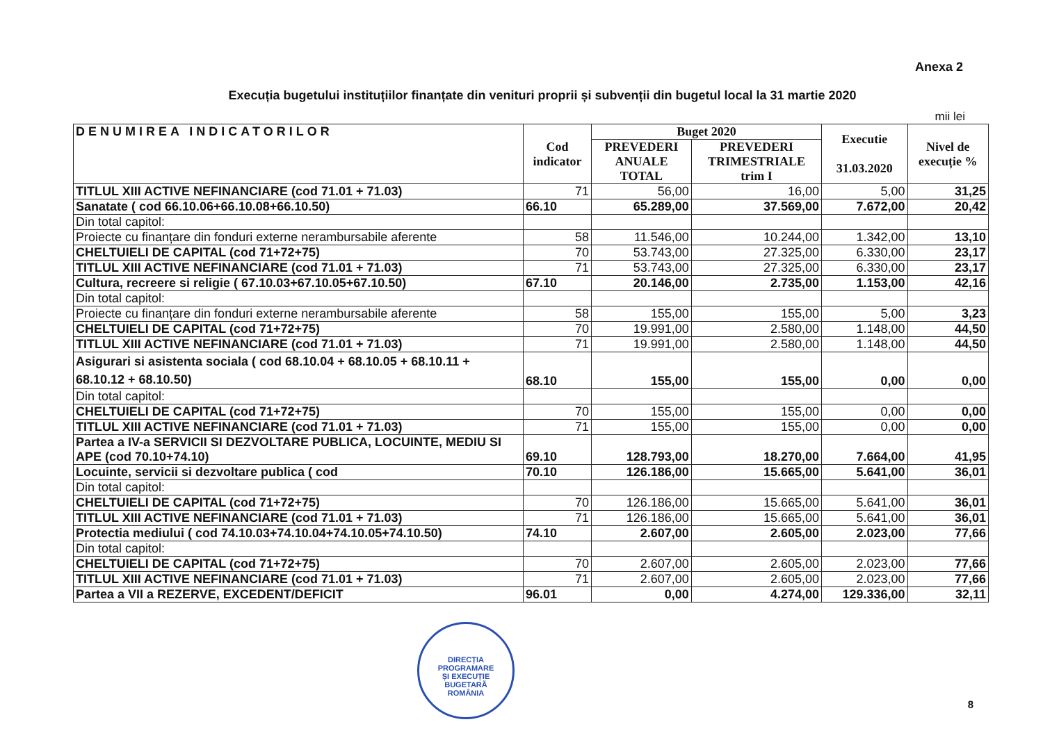Anexa 2
Execuția bugetului instituțiilor finanțate din venituri proprii și subvenții din bugetul local la 31 martie 2020
mii lei
| DENUMIREA INDICATORILOR | Cod indicator | Buget 2020 | | Executie 31.03.2020 | Nivel de execuție % |
| --- | --- | --- | --- | --- | --- |
| | | PREVEDERI ANUALE TOTAL | PREVEDERI TRIMESTRIALE trim I | | |
| TITLUL XIII ACTIVE NEFINANCIARE (cod 71.01 + 71.03) | 71 | 56,00 | 16,00 | 5,00 | 31,25 |
| Sanatate ( cod 66.10.06+66.10.08+66.10.50) | 66.10 | 65.289,00 | 37.569,00 | 7.672,00 | 20,42 |
| Din total capitol: | | | | | |
| Proiecte cu finanțare din fonduri externe nerambursabile aferente | 58 | 11.546,00 | 10.244,00 | 1.342,00 | 13,10 |
| CHELTUIELI DE CAPITAL (cod 71+72+75) | 70 | 53.743,00 | 27.325,00 | 6.330,00 | 23,17 |
| TITLUL XIII ACTIVE NEFINANCIARE (cod 71.01 + 71.03) | 71 | 53.743,00 | 27.325,00 | 6.330,00 | 23,17 |
| Cultura, recreere si religie ( 67.10.03+67.10.05+67.10.50) | 67.10 | 20.146,00 | 2.735,00 | 1.153,00 | 42,16 |
| Din total capitol: | | | | | |
| Proiecte cu finanțare din fonduri externe nerambursabile aferente | 58 | 155,00 | 155,00 | 5,00 | 3,23 |
| CHELTUIELI DE CAPITAL (cod 71+72+75) | 70 | 19.991,00 | 2.580,00 | 1.148,00 | 44,50 |
| TITLUL XIII ACTIVE NEFINANCIARE (cod 71.01 + 71.03) | 71 | 19.991,00 | 2.580,00 | 1.148,00 | 44,50 |
| Asigurari si asistenta sociala ( cod 68.10.04 + 68.10.05 + 68.10.11 + 68.10.12 + 68.10.50) | 68.10 | 155,00 | 155,00 | 0,00 | 0,00 |
| Din total capitol: | | | | | |
| CHELTUIELI DE CAPITAL (cod 71+72+75) | 70 | 155,00 | 155,00 | 0,00 | 0,00 |
| TITLUL XIII ACTIVE NEFINANCIARE (cod 71.01 + 71.03) | 71 | 155,00 | 155,00 | 0,00 | 0,00 |
| Partea a IV-a SERVICII SI DEZVOLTARE PUBLICA, LOCUINTE, MEDIU SI APE (cod 70.10+74.10) | 69.10 | 128.793,00 | 18.270,00 | 7.664,00 | 41,95 |
| Locuinte, servicii si dezvoltare publica ( cod | 70.10 | 126.186,00 | 15.665,00 | 5.641,00 | 36,01 |
| Din total capitol: | | | | | |
| CHELTUIELI DE CAPITAL (cod 71+72+75) | 70 | 126.186,00 | 15.665,00 | 5.641,00 | 36,01 |
| TITLUL XIII ACTIVE NEFINANCIARE (cod 71.01 + 71.03) | 71 | 126.186,00 | 15.665,00 | 5.641,00 | 36,01 |
| Protectia mediului ( cod 74.10.03+74.10.04+74.10.05+74.10.50) | 74.10 | 2.607,00 | 2.605,00 | 2.023,00 | 77,66 |
| Din total capitol: | | | | | |
| CHELTUIELI DE CAPITAL (cod 71+72+75) | 70 | 2.607,00 | 2.605,00 | 2.023,00 | 77,66 |
| TITLUL XIII ACTIVE NEFINANCIARE (cod 71.01 + 71.03) | 71 | 2.607,00 | 2.605,00 | 2.023,00 | 77,66 |
| Partea a VII a REZERVE, EXCEDENT/DEFICIT | 96.01 | 0,00 | 4.274,00 | 129.336,00 | 32,11 |
DIRECȚIA
PROGRAMARE
ȘI EXECUȚIE
BUGETARĂ
ROMÂNIA
8